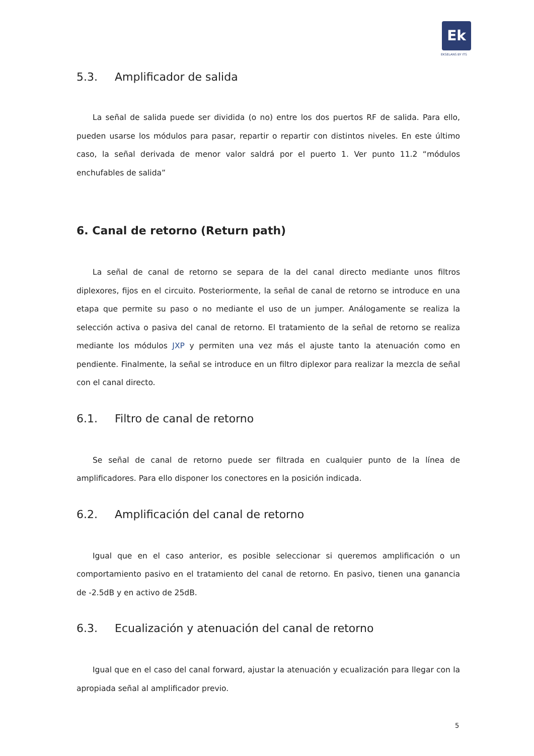Ek
EKSELANS BY ITS
5.3. Amplificador de salida
La señal de salida puede ser dividida (o no) entre los dos puertos RF de salida. Para ello, pueden usarse los módulos para pasar, repartir o repartir con distintos niveles. En este último caso, la señal derivada de menor valor saldrá por el puerto 1. Ver punto 11.2 “módulos enchufables de salida”
6. Canal de retorno (Return path)
La señal de canal de retorno se separa de la del canal directo mediante unos filtros diplexores, fijos en el circuito. Posteriormente, la señal de canal de retorno se introduce en una etapa que permite su paso o no mediante el uso de un jumper. Análogamente se realiza la selección activa o pasiva del canal de retorno. El tratamiento de la señal de retorno se realiza mediante los módulos JXP y permiten una vez más el ajuste tanto la atenuación como en pendiente. Finalmente, la señal se introduce en un filtro diplexor para realizar la mezcla de señal con el canal directo.
6.1. Filtro de canal de retorno
Se señal de canal de retorno puede ser filtrada en cualquier punto de la línea de amplificadores. Para ello disponer los conectores en la posición indicada.
6.2. Amplificación del canal de retorno
Igual que en el caso anterior, es posible seleccionar si queremos amplificación o un comportamiento pasivo en el tratamiento del canal de retorno. En pasivo, tienen una ganancia de -2.5dB y en activo de 25dB.
6.3. Ecualización y atenuación del canal de retorno
Igual que en el caso del canal forward, ajustar la atenuación y ecualización para llegar con la apropiada señal al amplificador previo.
5